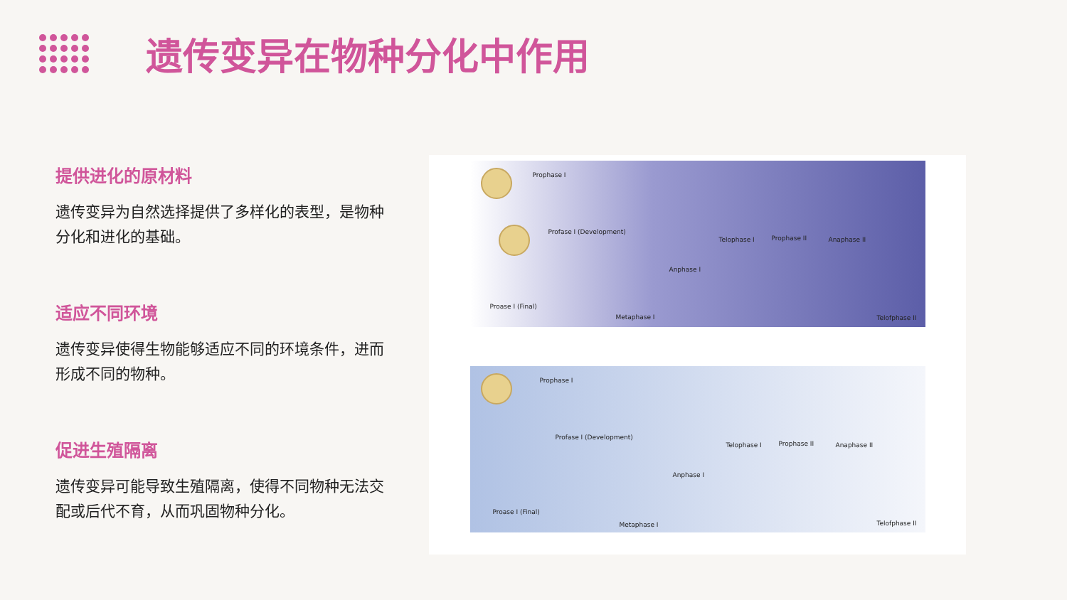遗传变异在物种分化中作用
提供进化的原材料
遗传变异为自然选择提供了多样化的表型，是物种分化和进化的基础。
适应不同环境
遗传变异使得生物能够适应不同的环境条件，进而形成不同的物种。
促进生殖隔离
遗传变异可能导致生殖隔离，使得不同物种无法交配或后代不育，从而巩固物种分化。
Prophase I
Profase I (Development)
Proase I (Final)
Metaphase I
Anphase I
Telophase I Prophase II Anaphase II
Telofphase II
Prophase I
Profase I (Development)
Proase I (Final)
Metaphase I
Anphase I
Telophase I Prophase II Anaphase II
Telofphase II